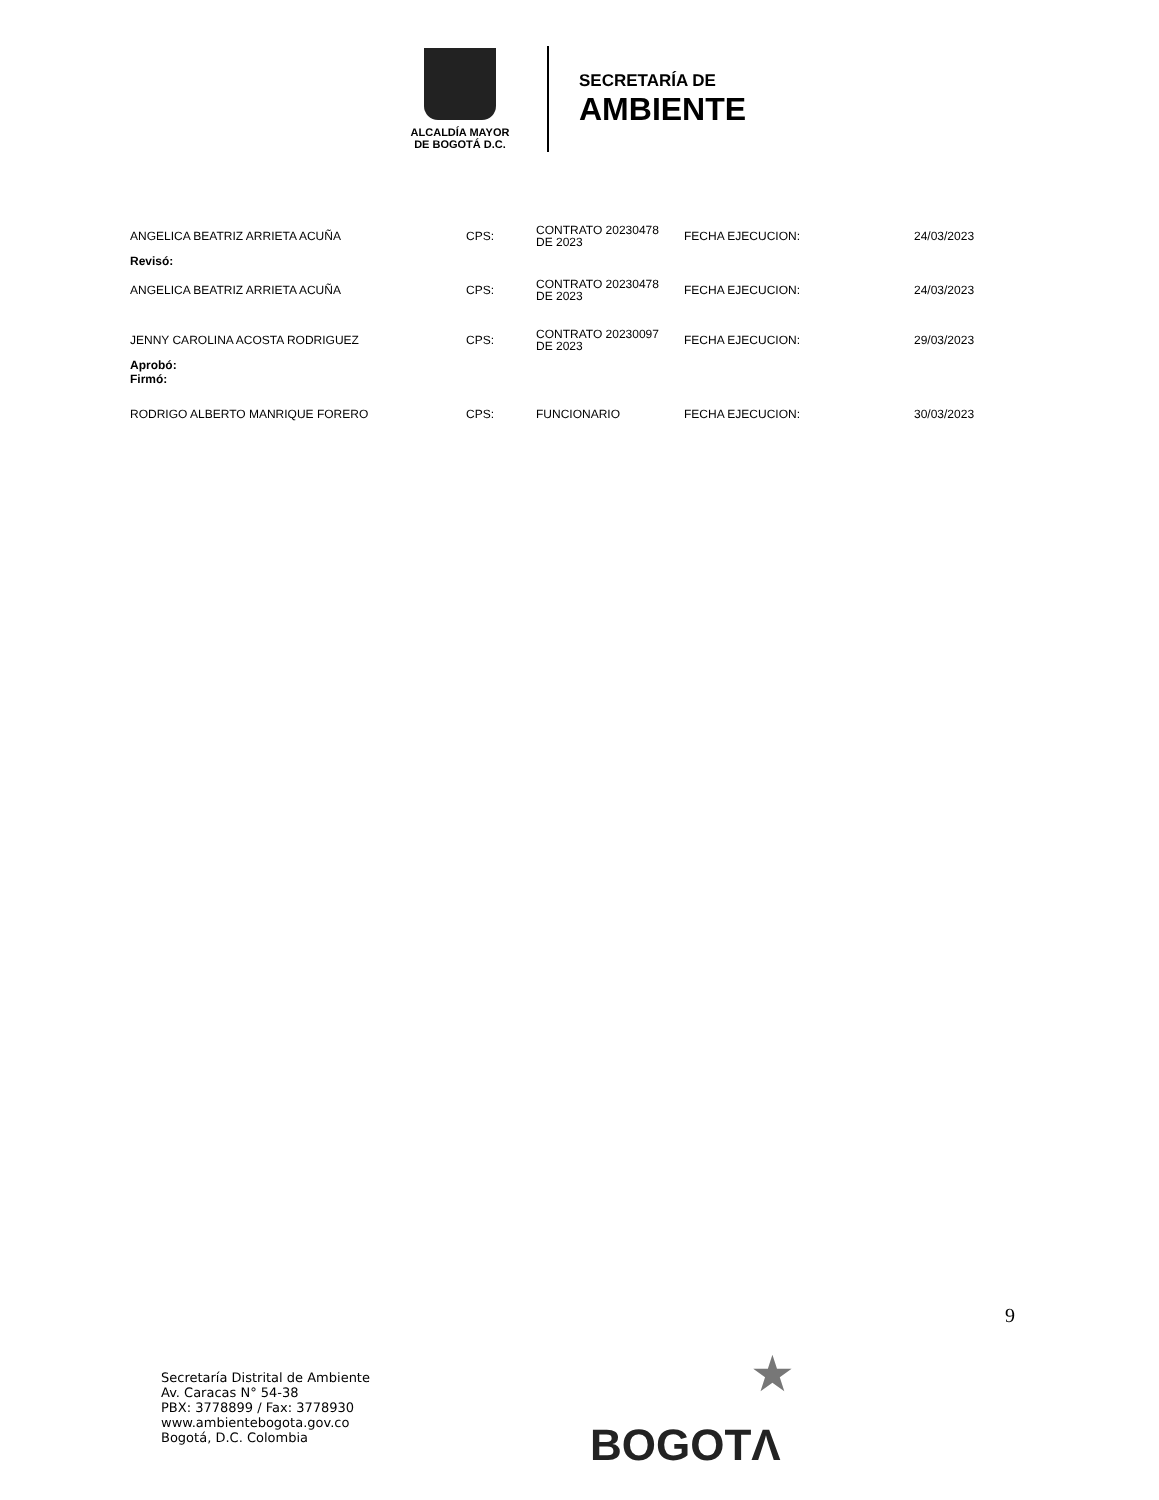ALCALDÍA MAYOR
DE BOGOTÁ D.C.
SECRETARÍA DE
AMBIENTE
| ANGELICA BEATRIZ ARRIETA ACUÑA | CPS: | CONTRATO 20230478 DE 2023 | FECHA EJECUCION: | 24/03/2023 |
| Revisó: | | | | |
| ANGELICA BEATRIZ ARRIETA ACUÑA | CPS: | CONTRATO 20230478 DE 2023 | FECHA EJECUCION: | 24/03/2023 |
| JENNY CAROLINA ACOSTA RODRIGUEZ | CPS: | CONTRATO 20230097 DE 2023 | FECHA EJECUCION: | 29/03/2023 |
| Aprobó: Firmó: | | | | |
| RODRIGO ALBERTO MANRIQUE FORERO | CPS: | FUNCIONARIO | FECHA EJECUCION: | 30/03/2023 |
9
Secretaría Distrital de Ambiente
Av. Caracas N° 54-38
PBX: 3778899 / Fax: 3778930
www.ambientebogota.gov.co
Bogotá, D.C. Colombia
★
BOGOTΛ